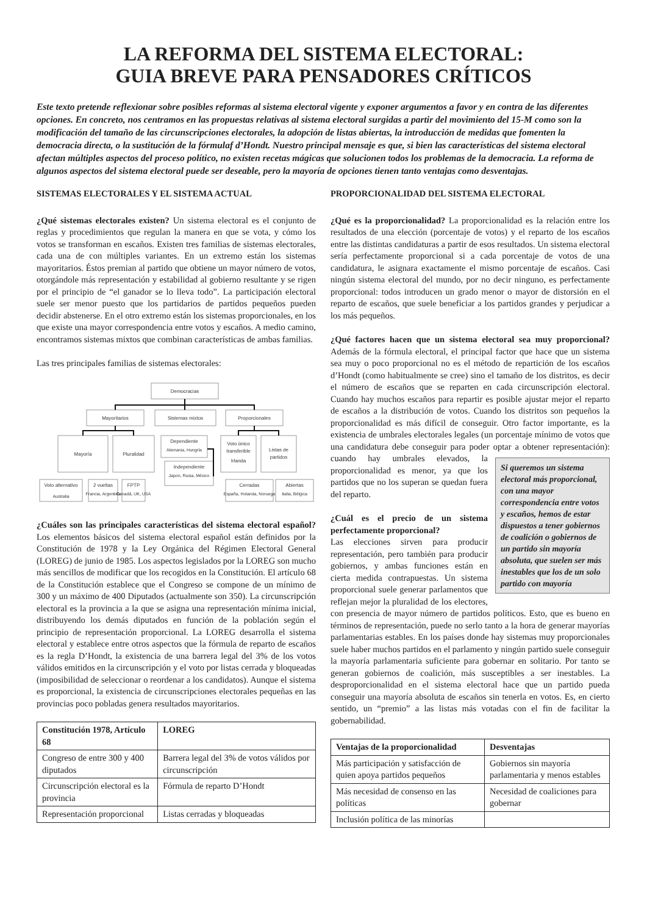LA REFORMA DEL SISTEMA ELECTORAL:
GUIA BREVE PARA PENSADORES CRÍTICOS
Este texto pretende reflexionar sobre posibles reformas al sistema electoral vigente y exponer argumentos a favor y en contra de las diferentes opciones. En concreto, nos centramos en las propuestas relativas al sistema electoral surgidas a partir del movimiento del 15-M como son la modificación del tamaño de las circunscripciones electorales, la adopción de listas abiertas, la introducción de medidas que fomenten la democracia directa, o la sustitución de la fórmulaf d’Hondt. Nuestro principal mensaje es que, si bien las características del sistema electoral afectan múltiples aspectos del proceso político, no existen recetas mágicas que solucionen todos los problemas de la democracia. La reforma de algunos aspectos del sistema electoral puede ser deseable, pero la mayoría de opciones tienen tanto ventajas como desventajas.
SISTEMAS ELECTORALES Y EL SISTEMA ACTUAL
¿Qué sistemas electorales existen? Un sistema electoral es el conjunto de reglas y procedimientos que regulan la manera en que se vota, y cómo los votos se transforman en escaños. Existen tres familias de sistemas electorales, cada una de con múltiples variantes. En un extremo están los sistemas mayoritarios. Éstos premian al partido que obtiene un mayor número de votos, otorgándole más representación y estabilidad al gobierno resultante y se rigen por el principio de “el ganador se lo lleva todo”. La participación electoral suele ser menor puesto que los partidarios de partidos pequeños pueden decidir abstenerse. En el otro extremo están los sistemas proporcionales, en los que existe una mayor correspondencia entre votos y escaños. A medio camino, encontramos sistemas mixtos que combinan características de ambas familias.
Las tres principales familias de sistemas electorales:
Democracias
Mayoritarios
Sistemas mixtos
Proporcionales
Mayoría
Pluralidad
Dependiente
Alemania, Hungría
Independiente
Japon, Rusia, México
Voto único
transferible
Irlanda
Listas de
partidos
Voto alternativo
Australia
2 vueltas
Francia, Argentina
FPTP
Canadá, UK, USA
Cerradas
España, Holanda, Noruega
Abiertas
Italia, Bélgica
¿Cuáles son las principales características del sistema electoral español? Los elementos básicos del sistema electoral español están definidos por la Constitución de 1978 y la Ley Orgánica del Régimen Electoral General (LOREG) de junio de 1985. Los aspectos legislados por la LOREG son mucho más sencillos de modificar que los recogidos en la Constitución. El artículo 68 de la Constitución establece que el Congreso se compone de un mínimo de 300 y un máximo de 400 Diputados (actualmente son 350). La circunscripción electoral es la provincia a la que se asigna una representación mínima inicial, distribuyendo los demás diputados en función de la población según el principio de representación proporcional. La LOREG desarrolla el sistema electoral y establece entre otros aspectos que la fórmula de reparto de escaños es la regla D’Hondt, la existencia de una barrera legal del 3% de los votos válidos emitidos en la circunscripción y el voto por listas cerrada y bloqueadas (imposibilidad de seleccionar o reordenar a los candidatos). Aunque el sistema es proporcional, la existencia de circunscripciones electorales pequeñas en las provincias poco pobladas genera resultados mayoritarios.
| Constitución 1978, Artículo 68 | LOREG |
| --- | --- |
| Congreso de entre 300 y 400 diputados | Barrera legal del 3% de votos válidos por circunscripción |
| Circunscripción electoral es la provincia | Fórmula de reparto D’Hondt |
| Representación proporcional | Listas cerradas y bloqueadas |
PROPORCIONALIDAD DEL SISTEMA ELECTORAL
¿Qué es la proporcionalidad? La proporcionalidad es la relación entre los resultados de una elección (porcentaje de votos) y el reparto de los escaños entre las distintas candidaturas a partir de esos resultados. Un sistema electoral sería perfectamente proporcional si a cada porcentaje de votos de una candidatura, le asignara exactamente el mismo porcentaje de escaños. Casi ningún sistema electoral del mundo, por no decir ninguno, es perfectamente proporcional: todos introducen un grado menor o mayor de distorsión en el reparto de escaños, que suele beneficiar a los partidos grandes y perjudicar a los más pequeños.
¿Qué factores hacen que un sistema electoral sea muy proporcional? Además de la fórmula electoral, el principal factor que hace que un sistema sea muy o poco proporcional no es el método de repartición de los escaños d’Hondt (como habitualmente se cree) sino el tamaño de los distritos, es decir el número de escaños que se reparten en cada circunscripción electoral. Cuando hay muchos escaños para repartir es posible ajustar mejor el reparto de escaños a la distribución de votos. Cuando los distritos son pequeños la proporcionalidad es más difícil de conseguir. Otro factor importante, es la existencia de umbrales electorales legales (un porcentaje mínimo de votos que una candidatura debe conseguir para poder optar a obtener representación): cuando Si queremos un sistema electoral más proporcional, con una mayor correspondencia entre votos y escaños, hemos de estar dispuestos a tener gobiernos de coalición o gobiernos de un partido sin mayoría absoluta, que suelen ser más inestables que los de un solo partido con mayoría hay umbrales elevados, la proporcionalidad es menor, ya que los partidos que no los superan se quedan fuera del reparto.
¿Cuál es el precio de un sistema perfectamente proporcional?
Las elecciones sirven para producir representación, pero también para producir gobiernos, y ambas funciones están en cierta medida contrapuestas. Un sistema proporcional suele generar parlamentos que reflejan mejor la pluralidad de los electores, con presencia de mayor número de partidos políticos. Esto, que es bueno en términos de representación, puede no serlo tanto a la hora de generar mayorías parlamentarias estables. En los países donde hay sistemas muy proporcionales suele haber muchos partidos en el parlamento y ningún partido suele conseguir la mayoría parlamentaria suficiente para gobernar en solitario. Por tanto se generan gobiernos de coalición, más susceptibles a ser inestables. La desproporcionalidad en el sistema electoral hace que un partido pueda conseguir una mayoría absoluta de escaños sin tenerla en votos. Es, en cierto sentido, un “premio” a las listas más votadas con el fin de facilitar la gobernabilidad.
| Ventajas de la proporcionalidad | Desventajas |
| --- | --- |
| Más participación y satisfacción de quien apoya partidos pequeños | Gobiernos sin mayoría parlamentaria y menos estables |
| Más necesidad de consenso en las políticas | Necesidad de coaliciones para gobernar |
| Inclusión política de las minorías | |